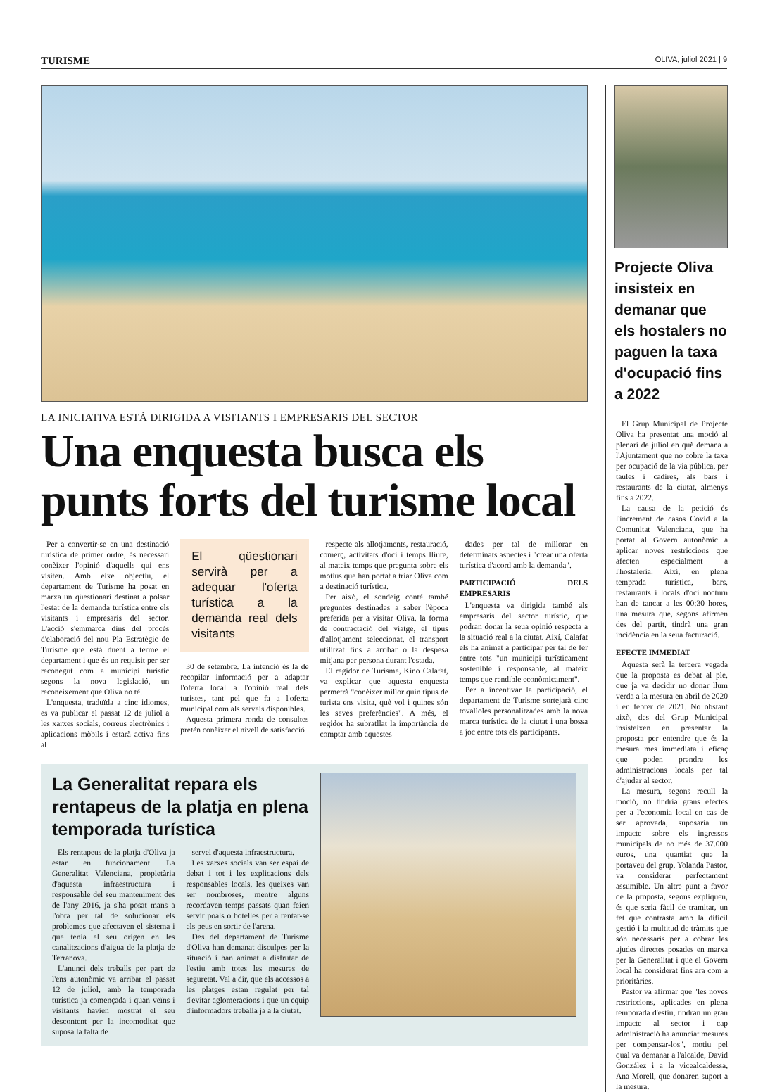TURISME OLIVA, juliol 2021 | 9
LA INICIATIVA ESTÀ DIRIGIDA A VISITANTS I EMPRESARIS DEL SECTOR
Una enquesta busca els punts forts del turisme local
Per a convertir-se en una destinació turística de primer ordre, és necessari conèixer l'opinió d'aquells qui ens visiten. Amb eixe objectiu, el departament de Turisme ha posat en marxa un qüestionari destinat a polsar l'estat de la demanda turística entre els visitants i empresaris del sector. L'acció s'emmarca dins del procés d'elaboració del nou Pla Estratègic de Turisme que està duent a terme el departament i que és un requisit per ser reconegut com a municipi turístic segons la nova legislació, un reconeixement que Oliva no té.
L'enquesta, traduïda a cinc idiomes, es va publicar el passat 12 de juliol a les xarxes socials, correus electrònics i aplicacions mòbils i estarà activa fins al
El qüestionari servirà per a adequar l'oferta turística a la demanda real dels visitants
30 de setembre. La intenció és la de recopilar informació per a adaptar l'oferta local a l'opinió real dels turistes, tant pel que fa a l'oferta municipal com als serveis disponibles.
Aquesta primera ronda de consultes pretén conèixer el nivell de satisfacció
respecte als allotjaments, restauració, comerç, activitats d'oci i temps lliure, al mateix temps que pregunta sobre els motius que han portat a triar Oliva com a destinació turística.
Per això, el sondeig conté també preguntes destinades a saber l'època preferida per a visitar Oliva, la forma de contractació del viatge, el tipus d'allotjament seleccionat, el transport utilitzat fins a arribar o la despesa mitjana per persona durant l'estada.
El regidor de Turisme, Kino Calafat, va explicar que aquesta enquesta permetrà "conèixer millor quin tipus de turista ens visita, què vol i quines són les seves preferències". A més, el regidor ha subratllat la importància de comptar amb aquestes
dades per tal de millorar en determinats aspectes i "crear una oferta turística d'acord amb la demanda".
PARTICIPACIÓ DELS EMPRESARIS
L'enquesta va dirigida també als empresaris del sector turístic, que podran donar la seua opinió respecta a la situació real a la ciutat. Així, Calafat els ha animat a participar per tal de fer entre tots "un municipi turísticament sostenible i responsable, al mateix temps que rendible econòmicament".
Per a incentivar la participació, el departament de Turisme sortejarà cinc tovalloles personalitzades amb la nova marca turística de la ciutat i una bossa a joc entre tots els participants.
La Generalitat repara els rentapeus de la platja en plena temporada turística
Els rentapeus de la platja d'Oliva ja estan en funcionament. La Generalitat Valenciana, propietària d'aquesta infraestructura i responsable del seu manteniment des de l'any 2016, ja s'ha posat mans a l'obra per tal de solucionar els problemes que afectaven el sistema i que tenia el seu origen en les canalitzacions d'aigua de la platja de Terranova.
L'anunci dels treballs per part de l'ens autonòmic va arribar el passat 12 de juliol, amb la temporada turística ja començada i quan veïns i visitants havien mostrat el seu descontent per la incomoditat que suposa la falta de
servei d'aquesta infraestructura.
Les xarxes socials van ser espai de debat i tot i les explicacions dels responsables locals, les queixes van ser nombroses, mentre alguns recordaven temps passats quan feien servir poals o botelles per a rentar-se els peus en sortir de l'arena.
Des del departament de Turisme d'Oliva han demanat disculpes per la situació i han animat a disfrutar de l'estiu amb totes les mesures de seguretat. Val a dir, que els accessos a les platges estan regulat per tal d'evitar aglomeracions i que un equip d'informadors treballa ja a la ciutat.
Projecte Oliva insisteix en demanar que els hostalers no paguen la taxa d'ocupació fins a 2022
El Grup Municipal de Projecte Oliva ha presentat una moció al plenari de juliol en què demana a l'Ajuntament que no cobre la taxa per ocupació de la via pública, per taules i cadires, als bars i restaurants de la ciutat, almenys fins a 2022.
La causa de la petició és l'increment de casos Covid a la Comunitat Valenciana, que ha portat al Govern autonòmic a aplicar noves restriccions que afecten especialment a l'hostaleria. Així, en plena temprada turística, bars, restaurants i locals d'oci nocturn han de tancar a les 00:30 hores, una mesura que, segons afirmen des del partit, tindrà una gran incidència en la seua facturació.
EFECTE IMMEDIAT
Aquesta serà la tercera vegada que la proposta es debat al ple, que ja va decidir no donar llum verda a la mesura en abril de 2020 i en febrer de 2021. No obstant això, des del Grup Municipal insisteixen en presentar la proposta per entendre que és la mesura mes immediata i eficaç que poden prendre les administracions locals per tal d'ajudar al sector.
La mesura, segons recull la moció, no tindria grans efectes per a l'economia local en cas de ser aprovada, suposaria un impacte sobre els ingressos municipals de no més de 37.000 euros, una quantiat que la portaveu del grup, Yolanda Pastor, va considerar perfectament assumible. Un altre punt a favor de la proposta, segons expliquen, és que seria fàcil de tramitar, un fet que contrasta amb la difícil gestió i la multitud de tràmits que són necessaris per a cobrar les ajudes directes posades en marxa per la Generalitat i que el Govern local ha considerat fins ara com a prioritàries.
Pastor va afirmar que "les noves restriccions, aplicades en plena temporada d'estiu, tindran un gran impacte al sector i cap administració ha anunciat mesures per compensar-los", motiu pel qual va demanar a l'alcalde, David González i a la vicealcaldessa, Ana Morell, que donaren suport a la mesura.